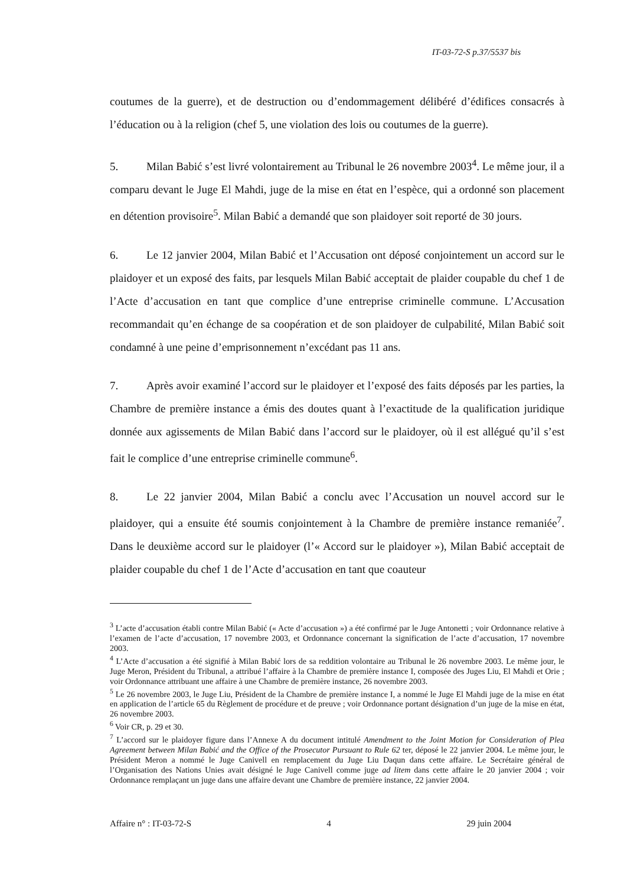IT-03-72-S p.37/5537 bis
coutumes de la guerre), et de destruction ou d’endommagement délibéré d’édifices consacrés à l’éducation ou à la religion (chef 5, une violation des lois ou coutumes de la guerre).
5. Milan Babić s’est livré volontairement au Tribunal le 26 novembre 2003<sup>4</sup>. Le même jour, il a comparu devant le Juge El Mahdi, juge de la mise en état en l’espèce, qui a ordonné son placement en détention provisoire<sup>5</sup>. Milan Babić a demandé que son plaidoyer soit reporté de 30 jours.
6. Le 12 janvier 2004, Milan Babić et l’Accusation ont déposé conjointement un accord sur le plaidoyer et un exposé des faits, par lesquels Milan Babić acceptait de plaider coupable du chef 1 de l’Acte d’accusation en tant que complice d’une entreprise criminelle commune. L’Accusation recommandait qu’en échange de sa coopération et de son plaidoyer de culpabilité, Milan Babić soit condamné à une peine d’emprisonnement n’excédant pas 11 ans.
7. Après avoir examiné l’accord sur le plaidoyer et l’exposé des faits déposés par les parties, la Chambre de première instance a émis des doutes quant à l’exactitude de la qualification juridique donnée aux agissements de Milan Babić dans l’accord sur le plaidoyer, où il est allégué qu’il s’est fait le complice d’une entreprise criminelle commune<sup>6</sup>.
8. Le 22 janvier 2004, Milan Babić a conclu avec l’Accusation un nouvel accord sur le plaidoyer, qui a ensuite été soumis conjointement à la Chambre de première instance remaniée<sup>7</sup>. Dans le deuxième accord sur le plaidoyer (l’« Accord sur le plaidoyer »), Milan Babić acceptait de plaider coupable du chef 1 de l’Acte d’accusation en tant que coauteur
<sup>3</sup> L’acte d’accusation établi contre Milan Babić (« Acte d’accusation ») a été confirmé par le Juge Antonetti ; voir Ordonnance relative à l’examen de l’acte d’accusation, 17 novembre 2003, et Ordonnance concernant la signification de l’acte d’accusation, 17 novembre 2003.
<sup>4</sup> L’Acte d’accusation a été signifié à Milan Babić lors de sa reddition volontaire au Tribunal le 26 novembre 2003. Le même jour, le Juge Meron, Président du Tribunal, a attribué l’affaire à la Chambre de première instance I, composée des Juges Liu, El Mahdi et Orie ; voir Ordonnance attribuant une affaire à une Chambre de première instance, 26 novembre 2003.
<sup>5</sup> Le 26 novembre 2003, le Juge Liu, Président de la Chambre de première instance I, a nommé le Juge El Mahdi juge de la mise en état en application de l’article 65 du Règlement de procédure et de preuve ; voir Ordonnance portant désignation d’un juge de la mise en état, 26 novembre 2003.
<sup>6</sup> Voir CR, p. 29 et 30.
<sup>7</sup> L’accord sur le plaidoyer figure dans l’Annexe A du document intitulé Amendment to the Joint Motion for Consideration of Plea Agreement between Milan Babić and the Office of the Prosecutor Pursuant to Rule 62 ter, déposé le 22 janvier 2004. Le même jour, le Président Meron a nommé le Juge Canivell en remplacement du Juge Liu Daqun dans cette affaire. Le Secrétaire général de l’Organisation des Nations Unies avait désigné le Juge Canivell comme juge ad litem dans cette affaire le 20 janvier 2004 ; voir Ordonnance remplaçant un juge dans une affaire devant une Chambre de première instance, 22 janvier 2004.
Affaire n° : IT-03-72-S 4 29 juin 2004